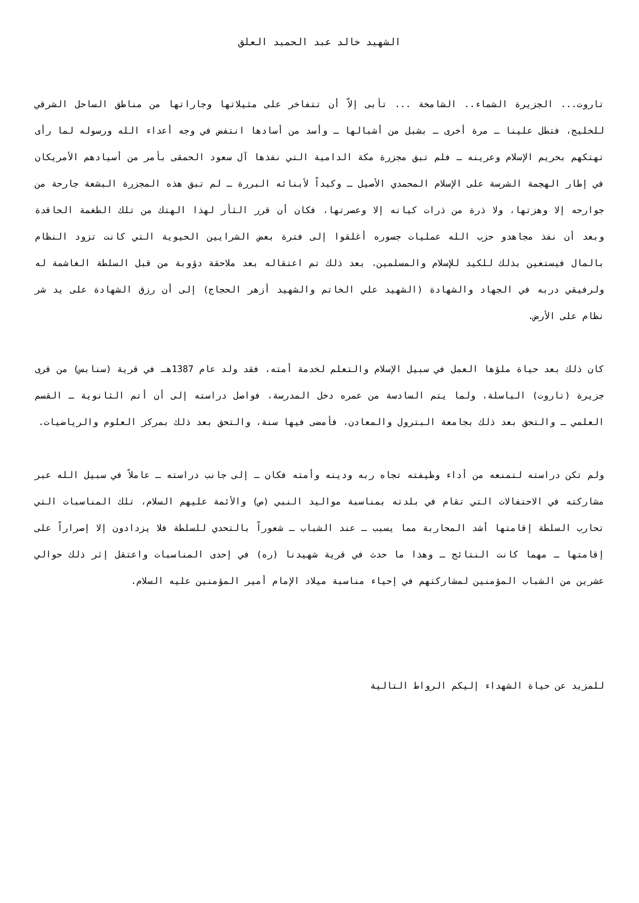الشهيد خالد عبد الحميد العلق
تاروت... الجزيرة الشماء.. الشامخة ... تأبى إلاّ أن تتفاخر على مثيلاتها وجاراتها من مناطق الساحل الشرقي للخليج، فتطل علينا ـ مرة أخرى ـ بشبل من أشبالها ـ وأسد من أسادها انتفض في وجه أعداء الله ورسوله لما رأى تهتكهم بحريم الإسلام وعرينه ـ فلم تبق مجزرة مكة الدامية التي نفذها آل سعود الحمقى بأمر من أسيادهم الأمريكان في إطار الهجمة الشرسة على الإسلام المحمدي الأصيل ـ وكيداً لأبنائه البررة ـ لم تبق هذه المجزرة البشعة جارحة من جوارحه إلا وهزتها، ولا ذرة من ذرات كيانه إلا وعصرتها، فكان أن قرر الثأر لهذا الهتك من تلك الطغمة الحاقدة وبعد أن نفذ مجاهدو حزب الله عمليات جسوره أغلقوا إلى فترة بعض الشرايين الحيوية التي كانت تزود النظام بالمال فيستعين بذلك للكيد للإسلام والمسلمين، بعد ذلك تم اعتقاله بعد ملاحقة دؤوبة من قبل السلطة الغاشمة له ولرفيقي دربه في الجهاد والشهادة (الشهيد علي الخاتم والشهيد أزهر الحجاج) إلى أن رزق الشهادة على يد شر نظام على الأرض.
كان ذلك بعد حياة ملؤها العمل في سبيل الإسلام والتعلم لخدمة أمته، فقد ولد عام 1387هـ في قرية (سنابس) من قرى جزيرة (تاروت) الباسلة، ولما يتم السادسة من عمره دخل المدرسة، فواصل دراسته إلى أن أتم الثانوية ـ القسم العلمي ـ والتحق بعد ذلك بجامعة البترول والمعادن، فأمضى فيها سنة، والتحق بعد ذلك بمركز العلوم والرياضيات.
ولم تكن دراسته لتمنعه من أداء وظيفته تجاه ربه ودينه وأمته فكان ـ إلى جانب دراسته ـ عاملاً في سبيل الله عبر مشاركته في الاحتفالات التي تقام في بلدته بمناسبة مواليد النبي (ص) والأئمة عليهم السلام، تلك المناسبات التي تحارب السلطة إقامتها أشد المحاربة مما يسبب ـ عند الشباب ـ شعوراً بالتحدي للسلطة فلا يزدادون إلا إصراراً على إقامتها ـ مهما كانت النتائج ـ وهذا ما حدث في قرية شهيدنا (ره) في إحدى المناسبات واعتقل إثر ذلك حوالي عشرين من الشباب المؤمنين لمشاركتهم في إحياء مناسبة ميلاد الإمام أمير المؤمنين عليه السلام.
للمزيد عن حياة الشهداء إليكم الرواط التالية